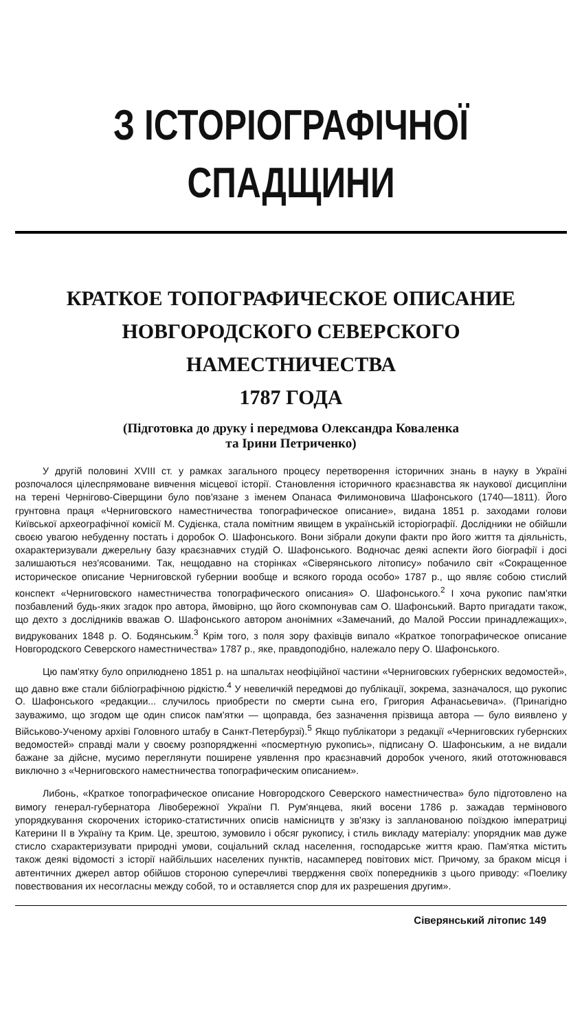З ІСТОРІОГРАФІЧНОЇ
СПАДЩИНИ
КРАТКОЕ ТОПОГРАФИЧЕСКОЕ ОПИСАНИЕ
НОВГОРОДСКОГО СЕВЕРСКОГО НАМЕСТНИЧЕСТВА
1787 ГОДА
(Підготовка до друку і передмова Олександра Коваленка
та Ірини Петриченко)
У другій половині XVIII ст. у рамках загального процесу перетворення історичних знань в науку в Україні розпочалося цілеспрямоване вивчення місцевої історії. Становлення історичного краєзнавства як наукової дисципліни на терені Чернігово-Сіверщини було пов'язане з іменем Опанаса Филимоновича Шафонського (1740—1811). Його грунтовна праця «Черниговского наместничества топографическое описание», видана 1851 р. заходами голови Київської археографічної комісії М. Судієнка, стала помітним явищем в українській історіографії. Дослідники не обійшли своєю увагою небуденну постать і доробок О. Шафонського. Вони зібрали докупи факти про його життя та діяльність, охарактеризували джерельну базу краєзнавчих студій О. Шафонського. Водночас деякі аспекти його біографії і досі залишаються нез'ясованими. Так, нещодавно на сторінках «Сіверянського літопису» побачило світ «Сокращенное историческое описание Черниговской губернии вообще и всякого города особо» 1787 р., що являє собою стислий конспект «Черниговского наместничества топографического описания» О. Шафонського.<sup>2</sup> І хоча рукопис пам'ятки позбавлений будь-яких згадок про автора, ймовірно, що його скомпонував сам О. Шафонський. Варто пригадати також, що дехто з дослідників вважав О. Шафонського автором анонімних «Замечаний, до Малой России принадлежащих», видрукованих 1848 р. О. Бодянським.<sup>3</sup> Крім того, з поля зору фахівців випало «Краткое топографическое описание Новгородского Северского наместничества» 1787 р., яке, правдоподібно, належало перу О. Шафонського.
Цю пам'ятку було оприлюднено 1851 р. на шпальтах неофіційної частини «Черниговских губернских ведомостей», що давно вже стали бібліографічною рідкістю.<sup>4</sup> У невеличкій передмові до публікації, зокрема, зазначалося, що рукопис О. Шафонського «редакции... случилось приобрести по смерти сына его, Григория Афанасьевича». (Принагідно зауважимо, що згодом ще один список пам'ятки — щоправда, без зазначення прізвища автора — було виявлено у Військово-Ученому архіві Головного штабу в Санкт-Петербурзі).<sup>5</sup> Якщо публікатори з редакції «Черниговских губернских ведомостей» справді мали у своєму розпорядженні «посмертную рукопись», підписану О. Шафонським, а не видали бажане за дійсне, мусимо переглянути поширене уявлення про краєзнавчий доробок ученого, який ототожнювався виключно з «Черниговского наместничества топографическим описанием».
Либонь, «Краткое топографическое описание Новгородского Северского наместничества» було підготовлено на вимогу генерал-губернатора Лівобережної України П. Рум'янцева, який восени 1786 р. зажадав термінового упорядкування скорочених історико-статистичних описів намісництв у зв'язку із запланованою поїздкою імператриці Катерини II в Україну та Крим. Це, зрештою, зумовило і обсяг рукопису, і стиль викладу матеріалу: упорядник мав дуже стисло схарактеризувати природні умови, соціальний склад населення, господарське життя краю. Пам'ятка містить також деякі відомості з історії найбільших населених пунктів, насамперед повітових міст. Причому, за браком місця і автентичних джерел автор обійшов стороною суперечливі твердження своїх попередників з цього приводу: «Поелику повествования их несогласны между собой, то и оставляется спор для их разрешения другим».
Сіверянський літопис 149